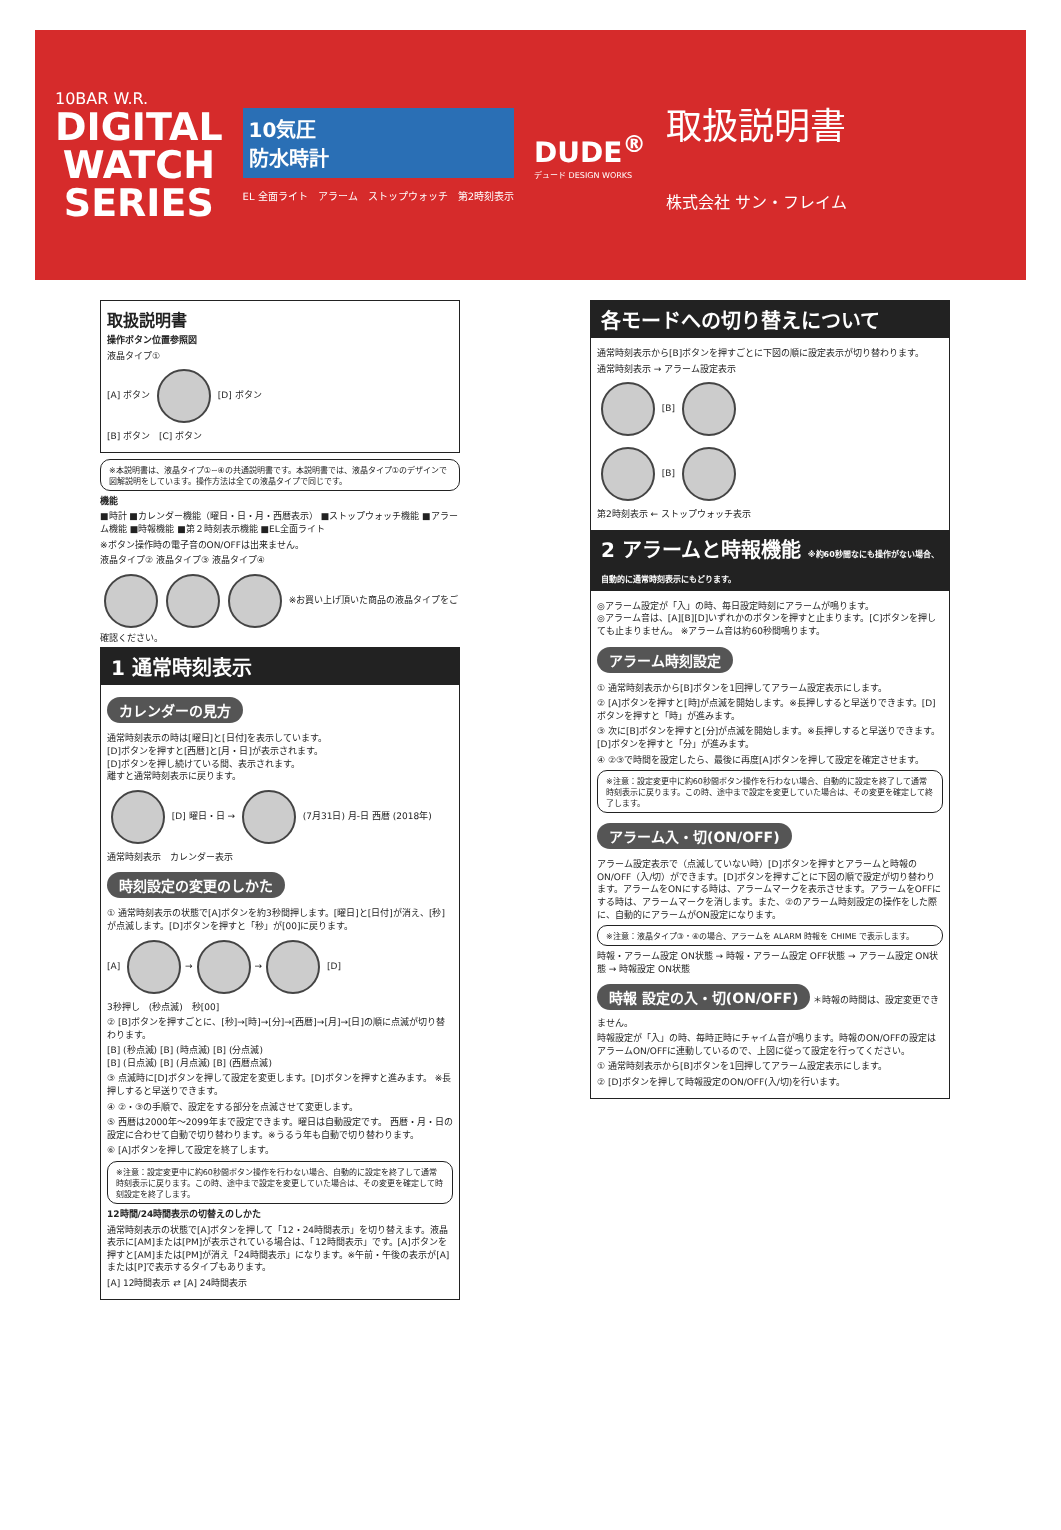10BAR W.R.
DIGITAL
WATCH
SERIES
10気圧
防水時計
EL 全面ライト　アラーム　ストップウォッチ　第2時刻表示
DUDE<sup>®</sup>
デュード DESIGN WORKS
取扱説明書
株式会社 サン・フレイム
取扱説明書
操作ボタン位置参照図
液晶タイプ①
[A] ボタン [D] ボタン
[B] ボタン　[C] ボタン
※本説明書は、液晶タイプ①~④の共通説明書です。本説明書では、液晶タイプ①のデザインで図解説明をしています。操作方法は全ての液晶タイプで同じです。
機能
■時計 ■カレンダー機能（曜日・日・月・西暦表示） ■ストップウォッチ機能 ■アラーム機能 ■時報機能 ■第２時刻表示機能 ■EL全面ライト
※ボタン操作時の電子音のON/OFFは出来ません。
液晶タイプ② 液晶タイプ③ 液晶タイプ④
※お買い上げ頂いた商品の液晶タイプをご確認ください。
1 通常時刻表示
カレンダーの見方
通常時刻表示の時は[曜日]と[日付]を表示しています。
[D]ボタンを押すと[西暦]と[月・日]が表示されます。
[D]ボタンを押し続けている間、表示されます。
離すと通常時刻表示に戻ります。
[D] 曜日・日 → (7月31日) 月-日 西暦 (2018年)
通常時刻表示　カレンダー表示
時刻設定の変更のしかた
① 通常時刻表示の状態で[A]ボタンを約3秒間押します。[曜日]と[日付]が消え、[秒]が点滅します。[D]ボタンを押すと「秒」が[00]に戻ります。
[A] → → [D]
3秒押し　(秒点滅)　秒[00]
② [B]ボタンを押すごとに、[秒]→[時]→[分]→[西暦]→[月]→[日]の順に点滅が切り替わります。
[B] (秒点滅) [B] (時点滅) [B] (分点滅)
[B] (日点滅) [B] (月点滅) [B] (西暦点滅)
③ 点滅時に[D]ボタンを押して設定を変更します。[D]ボタンを押すと進みます。 ※長押しすると早送りできます。
④ ②・③の手順で、設定をする部分を点滅させて変更します。
⑤ 西暦は2000年～2099年まで設定できます。曜日は自動設定です。 西暦・月・日の設定に合わせて自動で切り替わります。※うるう年も自動で切り替わります。
⑥ [A]ボタンを押して設定を終了します。
※注意：設定変更中に約60秒間ボタン操作を行わない場合、自動的に設定を終了して通常時刻表示に戻ります。この時、途中まで設定を変更していた場合は、その変更を確定して時刻設定を終了します。
12時間/24時間表示の切替えのしかた
通常時刻表示の状態で[A]ボタンを押して「12・24時間表示」を切り替えます。液晶表示に[AM]または[PM]が表示されている場合は、「12時間表示」です。[A]ボタンを押すと[AM]または[PM]が消え「24時間表示」になります。※午前・午後の表示が[A]または[P]で表示するタイプもあります。
[A] 12時間表示 ⇄ [A] 24時間表示
各モードへの切り替えについて
通常時刻表示から[B]ボタンを押すごとに下図の順に設定表示が切り替わります。
通常時刻表示 → アラーム設定表示
[B]
[B]
第2時刻表示 ← ストップウォッチ表示
2 アラームと時報機能 ※約60秒間なにも操作がない場合、自動的に通常時刻表示にもどります。
◎アラーム設定が「入」の時、毎日設定時刻にアラームが鳴ります。
◎アラーム音は、[A][B][D]いずれかのボタンを押すと止まります。[C]ボタンを押しても止まりません。 ※アラーム音は約60秒間鳴ります。
アラーム時刻設定
① 通常時刻表示から[B]ボタンを1回押してアラーム設定表示にします。
② [A]ボタンを押すと[時]が点滅を開始します。※長押しすると早送りできます。[D]ボタンを押すと「時」が進みます。
③ 次に[B]ボタンを押すと[分]が点滅を開始します。※長押しすると早送りできます。[D]ボタンを押すと「分」が進みます。
④ ②③で時間を設定したら、最後に再度[A]ボタンを押して設定を確定させます。
※注意：設定変更中に約60秒間ボタン操作を行わない場合、自動的に設定を終了して通常時刻表示に戻ります。この時、途中まで設定を変更していた場合は、その変更を確定して終了します。
アラーム入・切(ON/OFF)
アラーム設定表示で（点滅していない時）[D]ボタンを押すとアラームと時報のON/OFF（入/切）ができます。[D]ボタンを押すごとに下図の順で設定が切り替わります。アラームをONにする時は、アラームマークを表示させます。アラームをOFFにする時は、アラームマークを消します。また、②のアラーム時刻設定の操作をした際に、自動的にアラームがON設定になります。
※注意：液晶タイプ③・④の場合、アラームを ALARM 時報を CHIME で表示します。
時報・アラーム設定 ON状態 → 時報・アラーム設定 OFF状態 → アラーム設定 ON状態 → 時報設定 ON状態
時報 設定の入・切(ON/OFF)
＊時報の時間は、設定変更できません。
時報設定が「入」の時、毎時正時にチャイム音が鳴ります。時報のON/OFFの設定はアラームON/OFFに連動しているので、上図に従って設定を行ってください。
① 通常時刻表示から[B]ボタンを1回押してアラーム設定表示にします。
② [D]ボタンを押して時報設定のON/OFF(入/切)を行います。